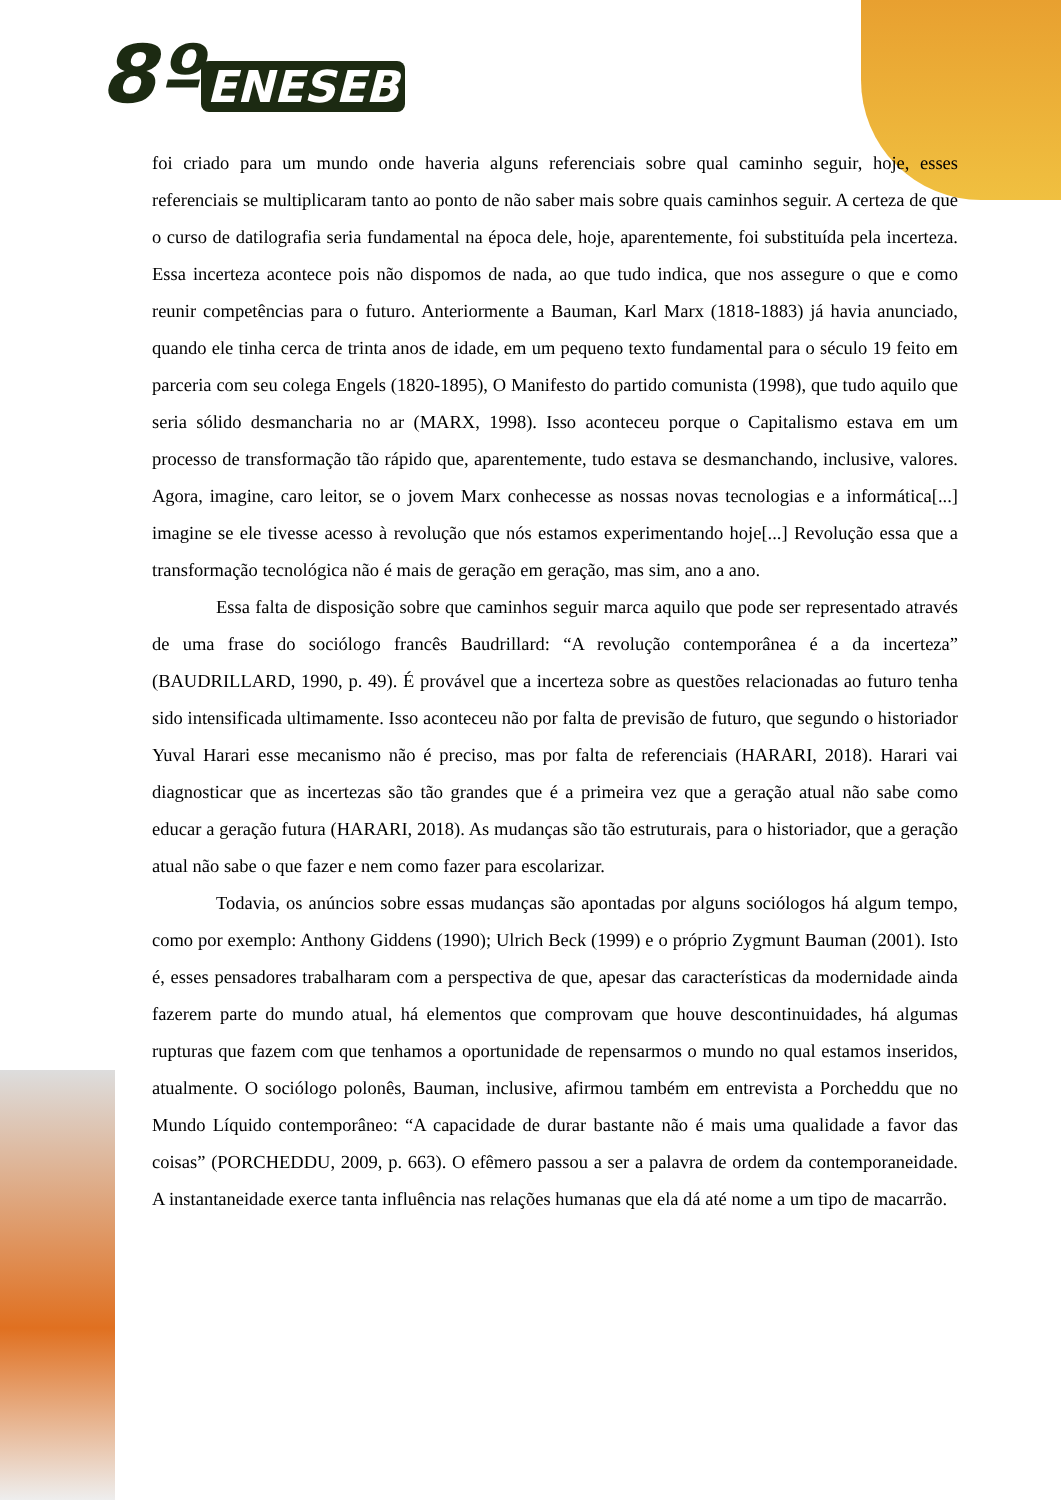8º ENESEB
foi criado para um mundo onde haveria alguns referenciais sobre qual caminho seguir, hoje, esses referenciais se multiplicaram tanto ao ponto de não saber mais sobre quais caminhos seguir. A certeza de que o curso de datilografia seria fundamental na época dele, hoje, aparentemente, foi substituída pela incerteza. Essa incerteza acontece pois não dispomos de nada, ao que tudo indica, que nos assegure o que e como reunir competências para o futuro. Anteriormente a Bauman, Karl Marx (1818-1883) já havia anunciado, quando ele tinha cerca de trinta anos de idade, em um pequeno texto fundamental para o século 19 feito em parceria com seu colega Engels (1820-1895), O Manifesto do partido comunista (1998), que tudo aquilo que seria sólido desmancharia no ar (MARX, 1998). Isso aconteceu porque o Capitalismo estava em um processo de transformação tão rápido que, aparentemente, tudo estava se desmanchando, inclusive, valores. Agora, imagine, caro leitor, se o jovem Marx conhecesse as nossas novas tecnologias e a informática[...] imagine se ele tivesse acesso à revolução que nós estamos experimentando hoje[...] Revolução essa que a transformação tecnológica não é mais de geração em geração, mas sim, ano a ano.
Essa falta de disposição sobre que caminhos seguir marca aquilo que pode ser representado através de uma frase do sociólogo francês Baudrillard: “A revolução contemporânea é a da incerteza” (BAUDRILLARD, 1990, p. 49). É provável que a incerteza sobre as questões relacionadas ao futuro tenha sido intensificada ultimamente. Isso aconteceu não por falta de previsão de futuro, que segundo o historiador Yuval Harari esse mecanismo não é preciso, mas por falta de referenciais (HARARI, 2018). Harari vai diagnosticar que as incertezas são tão grandes que é a primeira vez que a geração atual não sabe como educar a geração futura (HARARI, 2018). As mudanças são tão estruturais, para o historiador, que a geração atual não sabe o que fazer e nem como fazer para escolarizar.
Todavia, os anúncios sobre essas mudanças são apontadas por alguns sociólogos há algum tempo, como por exemplo: Anthony Giddens (1990); Ulrich Beck (1999) e o próprio Zygmunt Bauman (2001). Isto é, esses pensadores trabalharam com a perspectiva de que, apesar das características da modernidade ainda fazerem parte do mundo atual, há elementos que comprovam que houve descontinuidades, há algumas rupturas que fazem com que tenhamos a oportunidade de repensarmos o mundo no qual estamos inseridos, atualmente. O sociólogo polonês, Bauman, inclusive, afirmou também em entrevista a Porcheddu que no Mundo Líquido contemporâneo: “A capacidade de durar bastante não é mais uma qualidade a favor das coisas” (PORCHEDDU, 2009, p. 663). O efêmero passou a ser a palavra de ordem da contemporaneidade. A instantaneidade exerce tanta influência nas relações humanas que ela dá até nome a um tipo de macarrão.